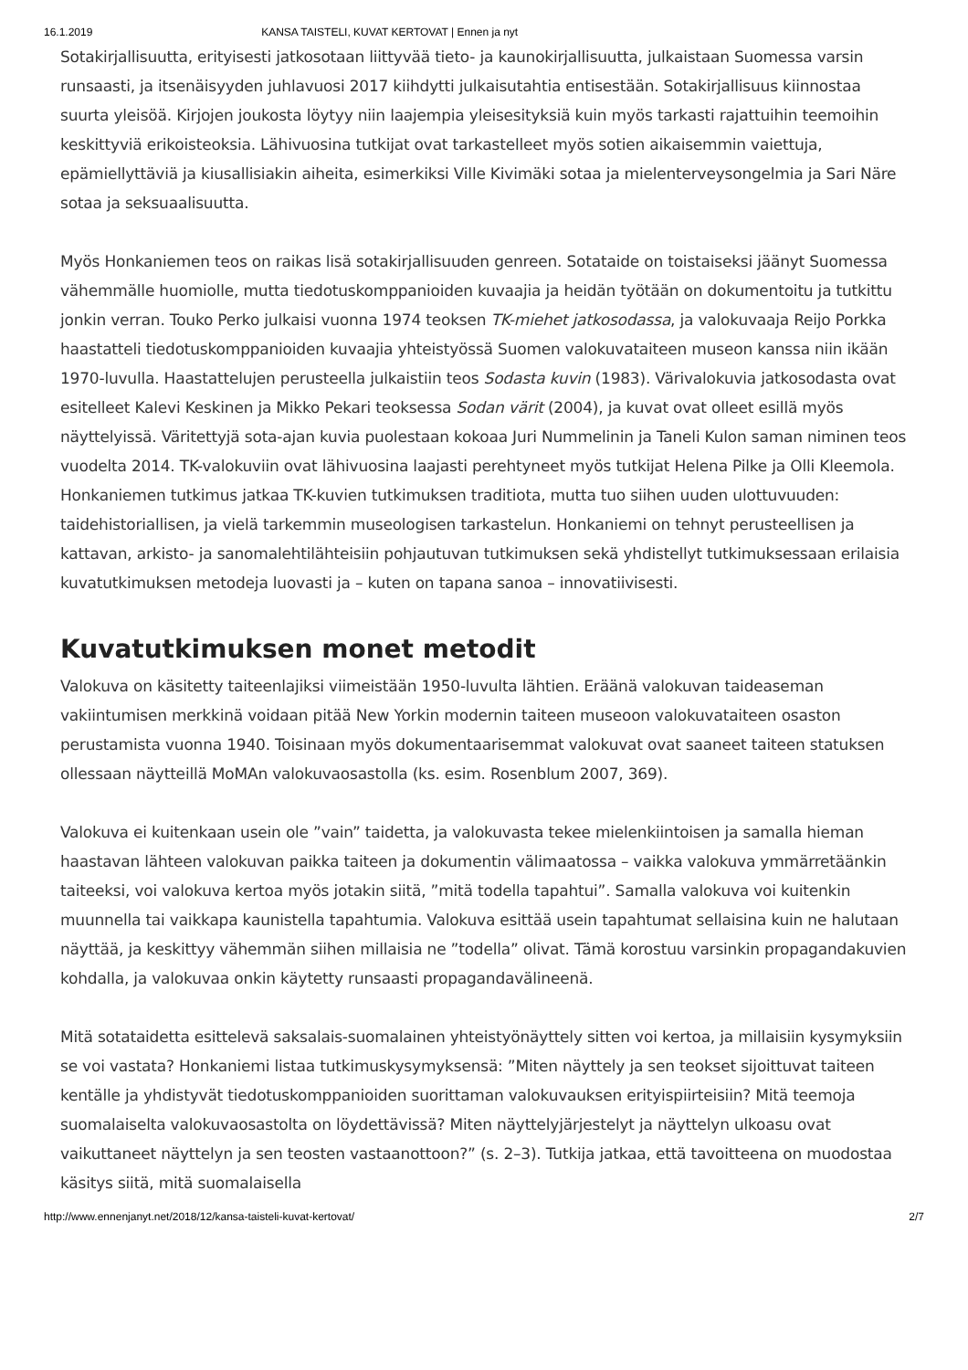16.1.2019 KANSA TAISTELI, KUVAT KERTOVAT | Ennen ja nyt
Sotakirjallisuutta, erityisesti jatkosotaan liittyvää tieto- ja kaunokirjallisuutta, julkaistaan Suomessa varsin runsaasti, ja itsenäisyyden juhlavuosi 2017 kiihdytti julkaisutahtia entisestään. Sotakirjallisuus kiinnostaa suurta yleisöä. Kirjojen joukosta löytyy niin laajempia yleisesityksiä kuin myös tarkasti rajattuihin teemoihin keskittyviä erikoisteoksia. Lähivuosina tutkijat ovat tarkastelleet myös sotien aikaisemmin vaiettuja, epämiellyttäviä ja kiusallisiakin aiheita, esimerkiksi Ville Kivimäki sotaa ja mielenterveysongelmia ja Sari Näre sotaa ja seksuaalisuutta.
Myös Honkaniemen teos on raikas lisä sotakirjallisuuden genreen. Sotataide on toistaiseksi jäänyt Suomessa vähemmälle huomiolle, mutta tiedotuskomppanioiden kuvaajia ja heidän työtään on dokumentoitu ja tutkittu jonkin verran. Touko Perko julkaisi vuonna 1974 teoksen TK-miehet jatkosodassa, ja valokuvaaja Reijo Porkka haastatteli tiedotuskomppanioiden kuvaajia yhteistyössä Suomen valokuvataiteen museon kanssa niin ikään 1970-luvulla. Haastattelujen perusteella julkaistiin teos Sodasta kuvin (1983). Värivalokuvia jatkosodasta ovat esitelleet Kalevi Keskinen ja Mikko Pekari teoksessa Sodan värit (2004), ja kuvat ovat olleet esillä myös näyttelyissä. Väritettyjä sota-ajan kuvia puolestaan kokoaa Juri Nummelinin ja Taneli Kulon saman niminen teos vuodelta 2014. TK-valokuviin ovat lähivuosina laajasti perehtyneet myös tutkijat Helena Pilke ja Olli Kleemola. Honkaniemen tutkimus jatkaa TK-kuvien tutkimuksen traditiota, mutta tuo siihen uuden ulottuvuuden: taidehistoriallisen, ja vielä tarkemmin museologisen tarkastelun. Honkaniemi on tehnyt perusteellisen ja kattavan, arkisto- ja sanomalehtilähteisiin pohjautuvan tutkimuksen sekä yhdistellyt tutkimuksessaan erilaisia kuvatutkimuksen metodeja luovasti ja – kuten on tapana sanoa – innovatiivisesti.
Kuvatutkimuksen monet metodit
Valokuva on käsitetty taiteenlajiksi viimeistään 1950-luvulta lähtien. Eräänä valokuvan taideaseman vakiintumisen merkkinä voidaan pitää New Yorkin modernin taiteen museoon valokuvataiteen osaston perustamista vuonna 1940. Toisinaan myös dokumentaarisemmat valokuvat ovat saaneet taiteen statuksen ollessaan näytteillä MoMAn valokuvaosastolla (ks. esim. Rosenblum 2007, 369).
Valokuva ei kuitenkaan usein ole ”vain” taidetta, ja valokuvasta tekee mielenkiintoisen ja samalla hieman haastavan lähteen valokuvan paikka taiteen ja dokumentin välimaatossa – vaikka valokuva ymmärretäänkin taiteeksi, voi valokuva kertoa myös jotakin siitä, ”mitä todella tapahtui”. Samalla valokuva voi kuitenkin muunnella tai vaikkapa kaunistella tapahtumia. Valokuva esittää usein tapahtumat sellaisina kuin ne halutaan näyttää, ja keskittyy vähemmän siihen millaisia ne ”todella” olivat. Tämä korostuu varsinkin propagandakuvien kohdalla, ja valokuvaa onkin käytetty runsaasti propagandavälineenä.
Mitä sotataidetta esittelevä saksalais-suomalainen yhteistyönäyttely sitten voi kertoa, ja millaisiin kysymyksiin se voi vastata? Honkaniemi listaa tutkimuskysymyksensä: ”Miten näyttely ja sen teokset sijoittuvat taiteen kentälle ja yhdistyvät tiedotuskomppanioiden suorittaman valokuvauksen erityispiirteisiin? Mitä teemoja suomalaiselta valokuvaosastolta on löydettävissä? Miten näyttelyjärjestelyt ja näyttelyn ulkoasu ovat vaikuttaneet näyttelyn ja sen teosten vastaanottoon?” (s. 2–3). Tutkija jatkaa, että tavoitteena on muodostaa käsitys siitä, mitä suomalaisella
http://www.ennenjanyt.net/2018/12/kansa-taisteli-kuvat-kertovat/ 2/7